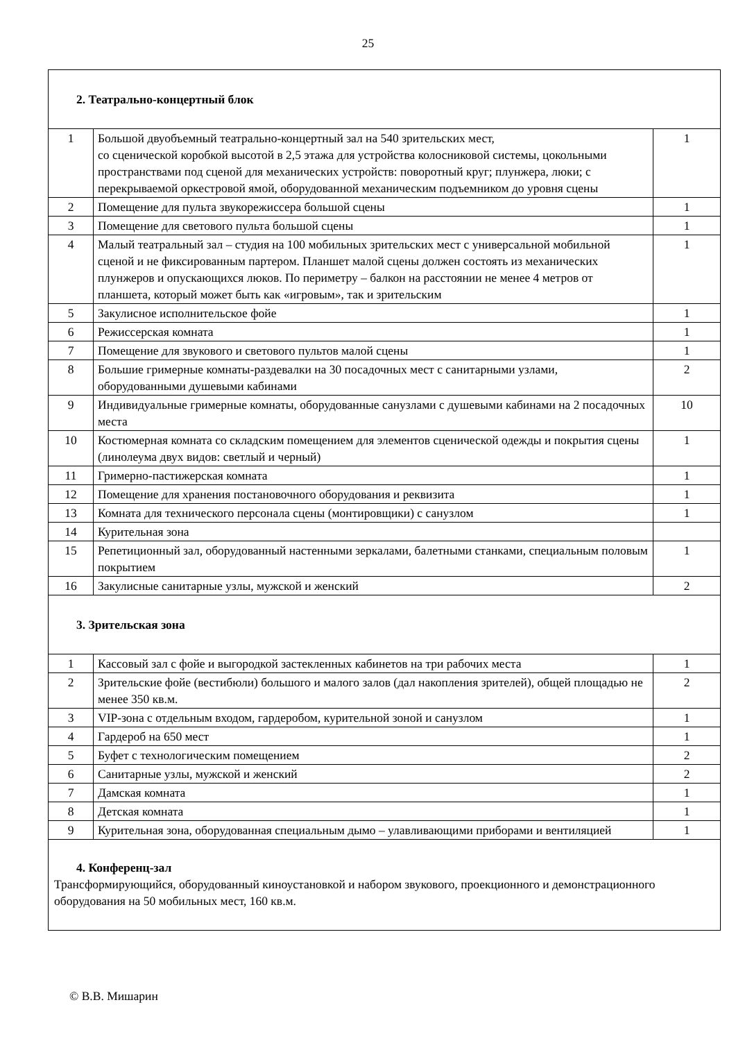25
| 2. Театрально-концертный блок | | |
| 1 | Большой двуобъемный театрально-концертный зал на 540 зрительских мест, со сценической коробкой высотой в 2,5 этажа для устройства колосниковой системы, цокольными пространствами под сценой для механических устройств: поворотный круг; плунжера, люки; с перекрываемой оркестровой ямой, оборудованной механическим подъемником до уровня сцены | 1 |
| 2 | Помещение для пульта звукорежиссера большой сцены | 1 |
| 3 | Помещение для светового пульта большой сцены | 1 |
| 4 | Малый театральный зал – студия на 100 мобильных зрительских мест с универсальной мобильной сценой и не фиксированным партером. Планшет малой сцены должен состоять из механических плунжеров и опускающихся люков. По периметру – балкон на расстоянии не менее 4 метров от планшета, который может быть как «игровым», так и зрительским | 1 |
| 5 | Закулисное исполнительское фойе | 1 |
| 6 | Режиссерская комната | 1 |
| 7 | Помещение для звукового и светового пультов малой сцены | 1 |
| 8 | Большие гримерные комнаты-раздевалки на 30 посадочных мест с санитарными узлами, оборудованными душевыми кабинами | 2 |
| 9 | Индивидуальные гримерные комнаты, оборудованные санузлами с душевыми кабинами на 2 посадочных места | 10 |
| 10 | Костюмерная комната со складским помещением для элементов сценической одежды и покрытия сцены (линолеума двух видов: светлый и черный) | 1 |
| 11 | Гримерно-пастижерская комната | 1 |
| 12 | Помещение для хранения постановочного оборудования и реквизита | 1 |
| 13 | Комната для технического персонала сцены (монтировщики) с санузлом | 1 |
| 14 | Курительная зона | |
| 15 | Репетиционный зал, оборудованный настенными зеркалами, балетными станками, специальным половым покрытием | 1 |
| 16 | Закулисные санитарные узлы, мужской и женский | 2 |
| 3. Зрительская зона | | |
| 1 | Кассовый зал с фойе и выгородкой застекленных кабинетов на три рабочих места | 1 |
| 2 | Зрительские фойе (вестибюли) большого и малого залов (дал накопления зрителей), общей площадью не менее 350 кв.м. | 2 |
| 3 | VIP-зона с отдельным входом, гардеробом, курительной зоной и санузлом | 1 |
| 4 | Гардероб на 650 мест | 1 |
| 5 | Буфет с технологическим помещением | 2 |
| 6 | Санитарные узлы, мужской и женский | 2 |
| 7 | Дамская комната | 1 |
| 8 | Детская комната | 1 |
| 9 | Курительная зона, оборудованная специальным дымо – улавливающими приборами и вентиляцией | 1 |
| 4. Конференц-зал Трансформирующийся, оборудованный киноустановкой и набором звукового, проекционного и демонстрационного оборудования на 50 мобильных мест, 160 кв.м. | | |
© В.В. Мишарин